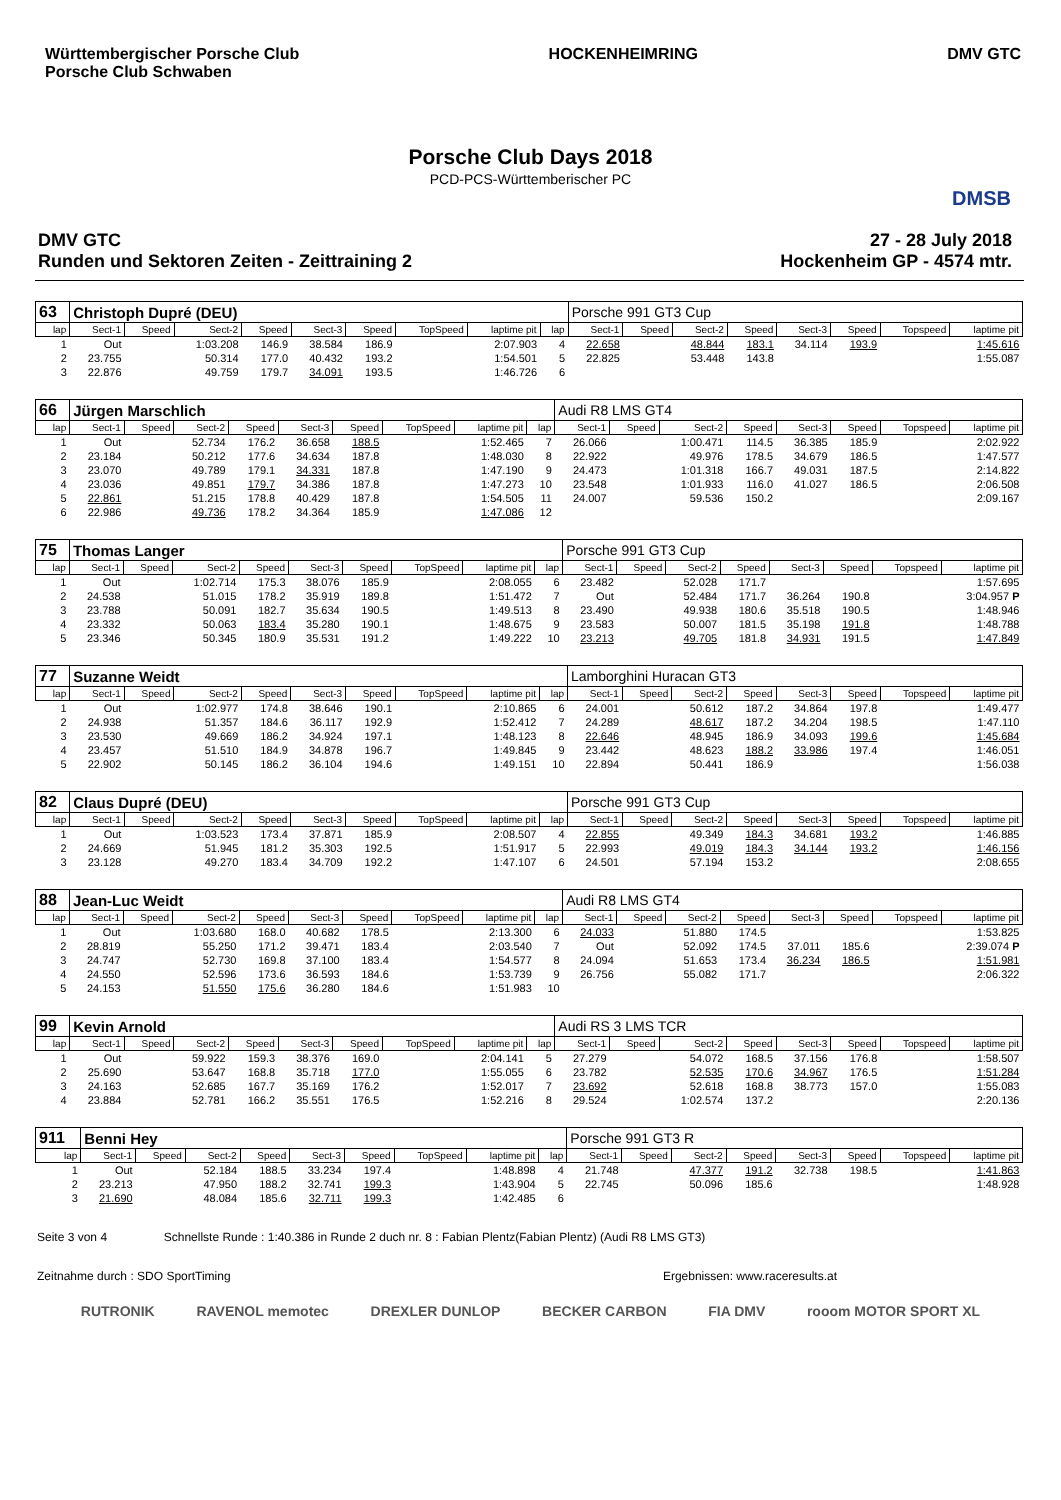Württembergischer Porsche Club
Porsche Club Schwaben
HOCKENHEIMRING DMV GTC
Porsche Club Days 2018
PCD-PCS-Württemberischer PC
DMSB
DMV GTC
Runden und Sektoren Zeiten - Zeittraining 2
27 - 28 July 2018
Hockenheim GP - 4574 mtr.
| 63 | Christoph Dupré (DEU) | | | | | | | | | Porsche 991 GT3 Cup | | | | | | | |
| lap | Sect-1 | Speed | Sect-2 | Speed | Sect-3 | Speed | TopSpeed | laptime pit | lap | Sect-1 | Speed | Sect-2 | Speed | Sect-3 | Speed | Topspeed | laptime pit |
| 1 | Out | | 1:03.208 | 146.9 | 38.584 | 186.9 | | 2:07.903 | 4 | 22.658 | | 48.844 | 183.1 | 34.114 | 193.9 | | 1:45.616 |
| 2 | 23.755 | | 50.314 | 177.0 | 40.432 | 193.2 | | 1:54.501 | 5 | 22.825 | | 53.448 | 143.8 | | | | 1:55.087 |
| 3 | 22.876 | | 49.759 | 179.7 | 34.091 | 193.5 | | 1:46.726 | 6 | | | | | | | | |
| 66 | Jürgen Marschlich | | | | | | | | | Audi R8 LMS GT4 | | | | | | | |
| lap | Sect-1 | Speed | Sect-2 | Speed | Sect-3 | Speed | TopSpeed | laptime pit | lap | Sect-1 | Speed | Sect-2 | Speed | Sect-3 | Speed | Topspeed | laptime pit |
| 1 | Out | | 52.734 | 176.2 | 36.658 | 188.5 | | 1:52.465 | 7 | 26.066 | | 1:00.471 | 114.5 | 36.385 | 185.9 | | 2:02.922 |
| 2 | 23.184 | | 50.212 | 177.6 | 34.634 | 187.8 | | 1:48.030 | 8 | 22.922 | | 49.976 | 178.5 | 34.679 | 186.5 | | 1:47.577 |
| 3 | 23.070 | | 49.789 | 179.1 | 34.331 | 187.8 | | 1:47.190 | 9 | 24.473 | | 1:01.318 | 166.7 | 49.031 | 187.5 | | 2:14.822 |
| 4 | 23.036 | | 49.851 | 179.7 | 34.386 | 187.8 | | 1:47.273 | 10 | 23.548 | | 1:01.933 | 116.0 | 41.027 | 186.5 | | 2:06.508 |
| 5 | 22.861 | | 51.215 | 178.8 | 40.429 | 187.8 | | 1:54.505 | 11 | 24.007 | | 59.536 | 150.2 | | | | 2:09.167 |
| 6 | 22.986 | | 49.736 | 178.2 | 34.364 | 185.9 | | 1:47.086 | 12 | | | | | | | | |
| 75 | Thomas Langer | | | | | | | | | Porsche 991 GT3 Cup | | | | | | | |
| lap | Sect-1 | Speed | Sect-2 | Speed | Sect-3 | Speed | TopSpeed | laptime pit | lap | Sect-1 | Speed | Sect-2 | Speed | Sect-3 | Speed | Topspeed | laptime pit |
| 1 | Out | | 1:02.714 | 175.3 | 38.076 | 185.9 | | 2:08.055 | 6 | 23.482 | | 52.028 | 171.7 | | | | 1:57.695 |
| 2 | 24.538 | | 51.015 | 178.2 | 35.919 | 189.8 | | 1:51.472 | 7 | Out | | 52.484 | 171.7 | 36.264 | 190.8 | | 3:04.957 P |
| 3 | 23.788 | | 50.091 | 182.7 | 35.634 | 190.5 | | 1:49.513 | 8 | 23.490 | | 49.938 | 180.6 | 35.518 | 190.5 | | 1:48.946 |
| 4 | 23.332 | | 50.063 | 183.4 | 35.280 | 190.1 | | 1:48.675 | 9 | 23.583 | | 50.007 | 181.5 | 35.198 | 191.8 | | 1:48.788 |
| 5 | 23.346 | | 50.345 | 180.9 | 35.531 | 191.2 | | 1:49.222 | 10 | 23.213 | | 49.705 | 181.8 | 34.931 | 191.5 | | 1:47.849 |
| 77 | Suzanne Weidt | | | | | | | | | Lamborghini Huracan GT3 | | | | | | | |
| lap | Sect-1 | Speed | Sect-2 | Speed | Sect-3 | Speed | TopSpeed | laptime pit | lap | Sect-1 | Speed | Sect-2 | Speed | Sect-3 | Speed | Topspeed | laptime pit |
| 1 | Out | | 1:02.977 | 174.8 | 38.646 | 190.1 | | 2:10.865 | 6 | 24.001 | | 50.612 | 187.2 | 34.864 | 197.8 | | 1:49.477 |
| 2 | 24.938 | | 51.357 | 184.6 | 36.117 | 192.9 | | 1:52.412 | 7 | 24.289 | | 48.617 | 187.2 | 34.204 | 198.5 | | 1:47.110 |
| 3 | 23.530 | | 49.669 | 186.2 | 34.924 | 197.1 | | 1:48.123 | 8 | 22.646 | | 48.945 | 186.9 | 34.093 | 199.6 | | 1:45.684 |
| 4 | 23.457 | | 51.510 | 184.9 | 34.878 | 196.7 | | 1:49.845 | 9 | 23.442 | | 48.623 | 188.2 | 33.986 | 197.4 | | 1:46.051 |
| 5 | 22.902 | | 50.145 | 186.2 | 36.104 | 194.6 | | 1:49.151 | 10 | 22.894 | | 50.441 | 186.9 | | | | 1:56.038 |
| 82 | Claus Dupré (DEU) | | | | | | | | | Porsche 991 GT3 Cup | | | | | | | |
| lap | Sect-1 | Speed | Sect-2 | Speed | Sect-3 | Speed | TopSpeed | laptime pit | lap | Sect-1 | Speed | Sect-2 | Speed | Sect-3 | Speed | Topspeed | laptime pit |
| 1 | Out | | 1:03.523 | 173.4 | 37.871 | 185.9 | | 2:08.507 | 4 | 22.855 | | 49.349 | 184.3 | 34.681 | 193.2 | | 1:46.885 |
| 2 | 24.669 | | 51.945 | 181.2 | 35.303 | 192.5 | | 1:51.917 | 5 | 22.993 | | 49.019 | 184.3 | 34.144 | 193.2 | | 1:46.156 |
| 3 | 23.128 | | 49.270 | 183.4 | 34.709 | 192.2 | | 1:47.107 | 6 | 24.501 | | 57.194 | 153.2 | | | | 2:08.655 |
| 88 | Jean-Luc Weidt | | | | | | | | | Audi R8 LMS GT4 | | | | | | | |
| lap | Sect-1 | Speed | Sect-2 | Speed | Sect-3 | Speed | TopSpeed | laptime pit | lap | Sect-1 | Speed | Sect-2 | Speed | Sect-3 | Speed | Topspeed | laptime pit |
| 1 | Out | | 1:03.680 | 168.0 | 40.682 | 178.5 | | 2:13.300 | 6 | 24.033 | | 51.880 | 174.5 | | | | 1:53.825 |
| 2 | 28.819 | | 55.250 | 171.2 | 39.471 | 183.4 | | 2:03.540 | 7 | Out | | 52.092 | 174.5 | 37.011 | 185.6 | | 2:39.074 P |
| 3 | 24.747 | | 52.730 | 169.8 | 37.100 | 183.4 | | 1:54.577 | 8 | 24.094 | | 51.653 | 173.4 | 36.234 | 186.5 | | 1:51.981 |
| 4 | 24.550 | | 52.596 | 173.6 | 36.593 | 184.6 | | 1:53.739 | 9 | 26.756 | | 55.082 | 171.7 | | | | 2:06.322 |
| 5 | 24.153 | | 51.550 | 175.6 | 36.280 | 184.6 | | 1:51.983 | 10 | | | | | | | | |
| 99 | Kevin Arnold | | | | | | | | | Audi RS 3 LMS TCR | | | | | | | |
| lap | Sect-1 | Speed | Sect-2 | Speed | Sect-3 | Speed | TopSpeed | laptime pit | lap | Sect-1 | Speed | Sect-2 | Speed | Sect-3 | Speed | Topspeed | laptime pit |
| 1 | Out | | 59.922 | 159.3 | 38.376 | 169.0 | | 2:04.141 | 5 | 27.279 | | 54.072 | 168.5 | 37.156 | 176.8 | | 1:58.507 |
| 2 | 25.690 | | 53.647 | 168.8 | 35.718 | 177.0 | | 1:55.055 | 6 | 23.782 | | 52.535 | 170.6 | 34.967 | 176.5 | | 1:51.284 |
| 3 | 24.163 | | 52.685 | 167.7 | 35.169 | 176.2 | | 1:52.017 | 7 | 23.692 | | 52.618 | 168.8 | 38.773 | 157.0 | | 1:55.083 |
| 4 | 23.884 | | 52.781 | 166.2 | 35.551 | 176.5 | | 1:52.216 | 8 | 29.524 | | 1:02.574 | 137.2 | | | | 2:20.136 |
| 911 | Benni Hey | | | | | | | | | Porsche 991 GT3 R | | | | | | | |
| lap | Sect-1 | Speed | Sect-2 | Speed | Sect-3 | Speed | TopSpeed | laptime pit | lap | Sect-1 | Speed | Sect-2 | Speed | Sect-3 | Speed | Topspeed | laptime pit |
| 1 | Out | | 52.184 | 188.5 | 33.234 | 197.4 | | 1:48.898 | 4 | 21.748 | | 47.377 | 191.2 | 32.738 | 198.5 | | 1:41.863 |
| 2 | 23.213 | | 47.950 | 188.2 | 32.741 | 199.3 | | 1:43.904 | 5 | 22.745 | | 50.096 | 185.6 | | | | 1:48.928 |
| 3 | 21.690 | | 48.084 | 185.6 | 32.711 | 199.3 | | 1:42.485 | 6 | | | | | | | | |
Seite 3 von 4 Schnellste Runde : 1:40.386 in Runde 2 duch nr. 8 : Fabian Plentz(Fabian Plentz) (Audi R8 LMS GT3)
Zeitnahme durch : SDO SportTiming Ergebnissen: www.raceresults.at
RUTRONIK RAVENOL memotec DREXLER DUNLOP BECKER CARBON FIA DMV rooom MOTOR SPORT XL